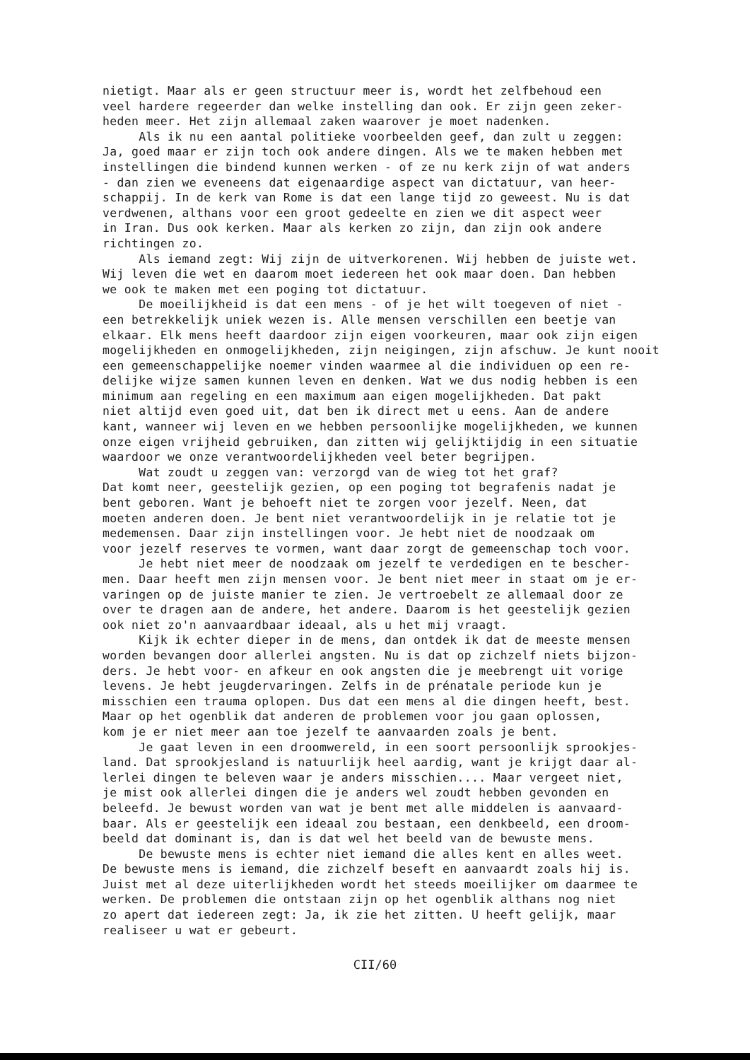nietigt. Maar als er geen structuur meer is, wordt het zelfbehoud een veel hardere regeerder dan welke instelling dan ook. Er zijn geen zeker- heden meer. Het zijn allemaal zaken waarover je moet nadenken. Als ik nu een aantal politieke voorbeelden geef, dan zult u zeggen: Ja, goed maar er zijn toch ook andere dingen. Als we te maken hebben met instellingen die bindend kunnen werken - of ze nu kerk zijn of wat anders - dan zien we eveneens dat eigenaardige aspect van dictatuur, van heer- schappij. In de kerk van Rome is dat een lange tijd zo geweest. Nu is dat verdwenen, althans voor een groot gedeelte en zien we dit aspect weer in Iran. Dus ook kerken. Maar als kerken zo zijn, dan zijn ook andere richtingen zo. Als iemand zegt: Wij zijn de uitverkorenen. Wij hebben de juiste wet. Wij leven die wet en daarom moet iedereen het ook maar doen. Dan hebben we ook te maken met een poging tot dictatuur. De moeilijkheid is dat een mens - of je het wilt toegeven of niet - een betrekkelijk uniek wezen is. Alle mensen verschillen een beetje van elkaar. Elk mens heeft daardoor zijn eigen voorkeuren, maar ook zijn eigen mogelijkheden en onmogelijkheden, zijn neigingen, zijn afschuw. Je kunt nooit een gemeenschappelijke noemer vinden waarmee al die individuen op een re- delijke wijze samen kunnen leven en denken. Wat we dus nodig hebben is een minimum aan regeling en een maximum aan eigen mogelijkheden. Dat pakt niet altijd even goed uit, dat ben ik direct met u eens. Aan de andere kant, wanneer wij leven en we hebben persoonlijke mogelijkheden, we kunnen onze eigen vrijheid gebruiken, dan zitten wij gelijktijdig in een situatie waardoor we onze verantwoordelijkheden veel beter begrijpen. Wat zoudt u zeggen van: verzorgd van de wieg tot het graf? Dat komt neer, geestelijk gezien, op een poging tot begrafenis nadat je bent geboren. Want je behoeft niet te zorgen voor jezelf. Neen, dat moeten anderen doen. Je bent niet verantwoordelijk in je relatie tot je medemensen. Daar zijn instellingen voor. Je hebt niet de noodzaak om voor jezelf reserves te vormen, want daar zorgt de gemeenschap toch voor. Je hebt niet meer de noodzaak om jezelf te verdedigen en te bescher- men. Daar heeft men zijn mensen voor. Je bent niet meer in staat om je er- varingen op de juiste manier te zien. Je vertroebelt ze allemaal door ze over te dragen aan de andere, het andere. Daarom is het geestelijk gezien ook niet zo'n aanvaardbaar ideaal, als u het mij vraagt. Kijk ik echter dieper in de mens, dan ontdek ik dat de meeste mensen worden bevangen door allerlei angsten. Nu is dat op zichzelf niets bijzon- ders. Je hebt voor- en afkeur en ook angsten die je meebrengt uit vorige levens. Je hebt jeugdervaringen. Zelfs in de prénatale periode kun je misschien een trauma oplopen. Dus dat een mens al die dingen heeft, best. Maar op het ogenblik dat anderen de problemen voor jou gaan oplossen, kom je er niet meer aan toe jezelf te aanvaarden zoals je bent. Je gaat leven in een droomwereld, in een soort persoonlijk sprookjes- land. Dat sprookjesland is natuurlijk heel aardig, want je krijgt daar al- lerlei dingen te beleven waar je anders misschien.... Maar vergeet niet, je mist ook allerlei dingen die je anders wel zoudt hebben gevonden en beleefd. Je bewust worden van wat je bent met alle middelen is aanvaard- baar. Als er geestelijk een ideaal zou bestaan, een denkbeeld, een droom- beeld dat dominant is, dan is dat wel het beeld van de bewuste mens. De bewuste mens is echter niet iemand die alles kent en alles weet. De bewuste mens is iemand, die zichzelf beseft en aanvaardt zoals hij is. Juist met al deze uiterlijkheden wordt het steeds moeilijker om daarmee te werken. De problemen die ontstaan zijn op het ogenblik althans nog niet zo apert dat iedereen zegt: Ja, ik zie het zitten. U heeft gelijk, maar realiseer u wat er gebeurt.
CII/60